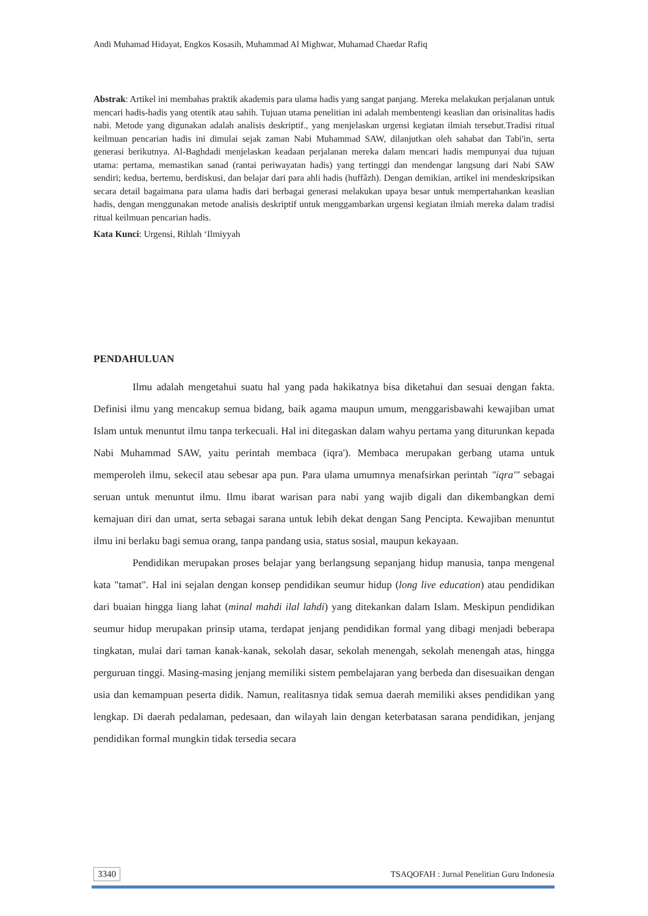Andi Muhamad Hidayat, Engkos Kosasih, Muhammad Al Mighwar, Muhamad Chaedar Rafiq
Abstrak: Artikel ini membahas praktik akademis para ulama hadis yang sangat panjang. Mereka melakukan perjalanan untuk mencari hadis-hadis yang otentik atau sahih. Tujuan utama penelitian ini adalah membentengi keaslian dan orisinalitas hadis nabi. Metode yang digunakan adalah analisis deskriptif., yang menjelaskan urgensi kegiatan ilmiah tersebut.Tradisi ritual keilmuan pencarian hadis ini dimulai sejak zaman Nabi Muhammad SAW, dilanjutkan oleh sahabat dan Tabi'in, serta generasi berikutnya. Al-Baghdadi menjelaskan keadaan perjalanan mereka dalam mencari hadis mempunyai dua tujuan utama: pertama, memastikan sanad (rantai periwayatan hadis) yang tertinggi dan mendengar langsung dari Nabi SAW sendiri; kedua, bertemu, berdiskusi, dan belajar dari para ahli hadis (huffâzh). Dengan demikian, artikel ini mendeskripsikan secara detail bagaimana para ulama hadis dari berbagai generasi melakukan upaya besar untuk mempertahankan keaslian hadis, dengan menggunakan metode analisis deskriptif untuk menggambarkan urgensi kegiatan ilmiah mereka dalam tradisi ritual keilmuan pencarian hadis.
Kata Kunci: Urgensi, Rihlah ‘Ilmiyyah
PENDAHULUAN
Ilmu adalah mengetahui suatu hal yang pada hakikatnya bisa diketahui dan sesuai dengan fakta. Definisi ilmu yang mencakup semua bidang, baik agama maupun umum, menggarisbawahi kewajiban umat Islam untuk menuntut ilmu tanpa terkecuali. Hal ini ditegaskan dalam wahyu pertama yang diturunkan kepada Nabi Muhammad SAW, yaitu perintah membaca (iqra'). Membaca merupakan gerbang utama untuk memperoleh ilmu, sekecil atau sebesar apa pun. Para ulama umumnya menafsirkan perintah "iqra'" sebagai seruan untuk menuntut ilmu. Ilmu ibarat warisan para nabi yang wajib digali dan dikembangkan demi kemajuan diri dan umat, serta sebagai sarana untuk lebih dekat dengan Sang Pencipta. Kewajiban menuntut ilmu ini berlaku bagi semua orang, tanpa pandang usia, status sosial, maupun kekayaan.
Pendidikan merupakan proses belajar yang berlangsung sepanjang hidup manusia, tanpa mengenal kata "tamat". Hal ini sejalan dengan konsep pendidikan seumur hidup (long live education) atau pendidikan dari buaian hingga liang lahat (minal mahdi ilal lahdi) yang ditekankan dalam Islam. Meskipun pendidikan seumur hidup merupakan prinsip utama, terdapat jenjang pendidikan formal yang dibagi menjadi beberapa tingkatan, mulai dari taman kanak-kanak, sekolah dasar, sekolah menengah, sekolah menengah atas, hingga perguruan tinggi. Masing-masing jenjang memiliki sistem pembelajaran yang berbeda dan disesuaikan dengan usia dan kemampuan peserta didik. Namun, realitasnya tidak semua daerah memiliki akses pendidikan yang lengkap. Di daerah pedalaman, pedesaan, dan wilayah lain dengan keterbatasan sarana pendidikan, jenjang pendidikan formal mungkin tidak tersedia secara
3340 TSAQOFAH : Jurnal Penelitian Guru Indonesia